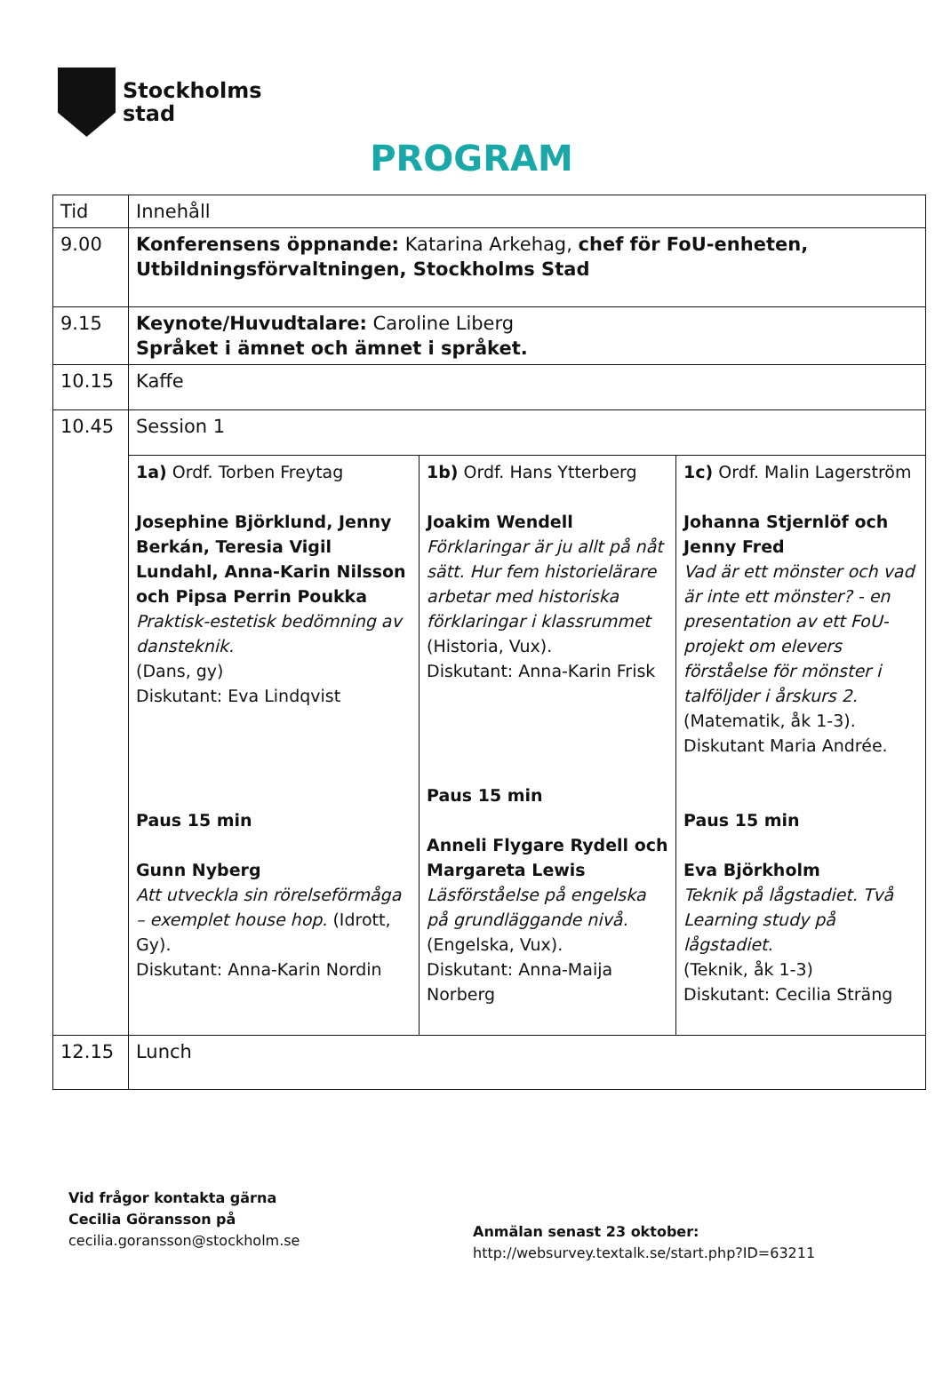Stockholms
stad
PROGRAM
| Tid | Innehåll | | |
| 9.00 | Konferensens öppnande: Katarina Arkehag, chef för FoU-enheten, Utbildningsförvaltningen, Stockholms Stad | | |
| 9.15 | Keynote/Huvudtalare: Caroline Liberg Språket i ämnet och ämnet i språket. | | |
| 10.15 | Kaffe | | |
| 10.45 | Session 1 | | |
| | 1a) Ordf. Torben Freytag Josephine Björklund, Jenny Berkán, Teresia Vigil Lundahl, Anna-Karin Nilsson och Pipsa Perrin Poukka Praktisk-estetisk bedömning av dansteknik. (Dans, gy) Diskutant: Eva Lindqvist Paus 15 min Gunn Nyberg Att utveckla sin rörelseförmåga – exemplet house hop. (Idrott, Gy). Diskutant: Anna-Karin Nordin | 1b) Ordf. Hans Ytterberg Joakim Wendell Förklaringar är ju allt på nåt sätt. Hur fem historielärare arbetar med historiska förklaringar i klassrummet (Historia, Vux). Diskutant: Anna-Karin Frisk Paus 15 min Anneli Flygare Rydell och Margareta Lewis Läsförståelse på engelska på grundläggande nivå. (Engelska, Vux). Diskutant: Anna-Maija Norberg | 1c) Ordf. Malin Lagerström Johanna Stjernlöf och Jenny Fred Vad är ett mönster och vad är inte ett mönster? - en presentation av ett FoU-projekt om elevers förståelse för mönster i talföljder i årskurs 2. (Matematik, åk 1-3). Diskutant Maria Andrée. Paus 15 min Eva Björkholm Teknik på lågstadiet. Två Learning study på lågstadiet. (Teknik, åk 1-3) Diskutant: Cecilia Sträng |
| 12.15 | Lunch | | |
Vid frågor kontakta gärna
Cecilia Göransson på
cecilia.goransson@stockholm.se
Anmälan senast 23 oktober:
http://websurvey.textalk.se/start.php?ID=63211